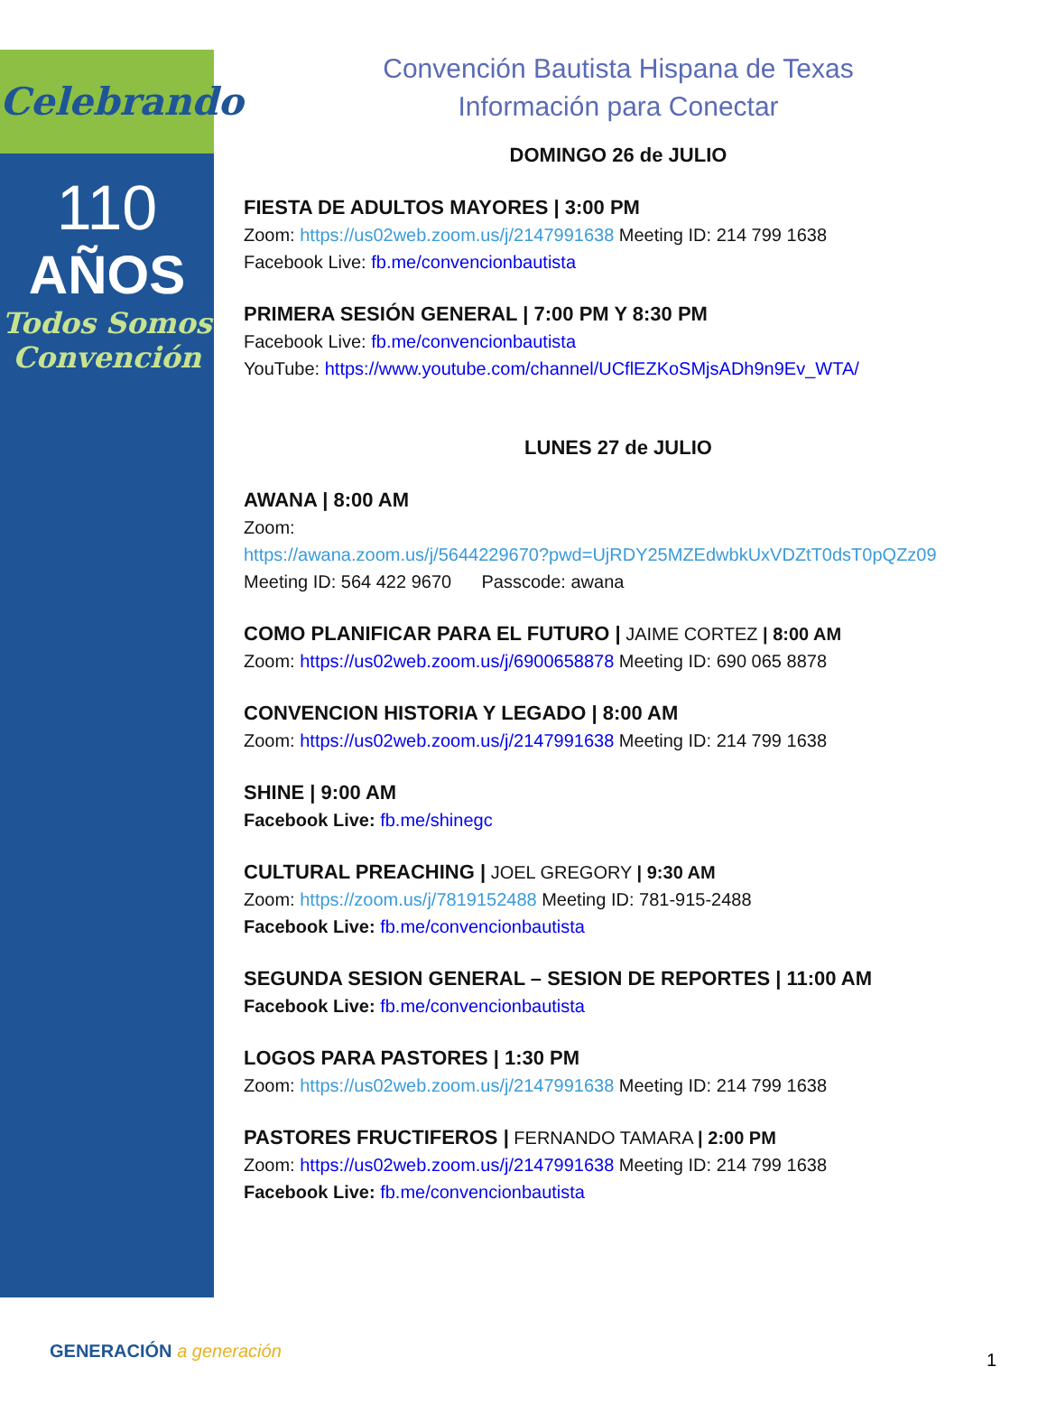Celebrando
110
AÑOS
Todos Somos Convención
Convención Bautista Hispana de Texas
Información para Conectar
DOMINGO 26 de JULIO
FIESTA DE ADULTOS MAYORES | 3:00 PM
Zoom: https://us02web.zoom.us/j/2147991638 Meeting ID: 214 799 1638
Facebook Live: fb.me/convencionbautista
PRIMERA SESIÓN GENERAL | 7:00 PM Y 8:30 PM
Facebook Live: fb.me/convencionbautista
YouTube: https://www.youtube.com/channel/UCflEZKoSMjsADh9n9Ev_WTA/
LUNES 27 de JULIO
AWANA | 8:00 AM
Zoom:
https://awana.zoom.us/j/5644229670?pwd=UjRDY25MZEdwbkUxVDZtT0dsT0pQZz09
Meeting ID: 564 422 9670 Passcode: awana
COMO PLANIFICAR PARA EL FUTURO | JAIME CORTEZ | 8:00 AM
Zoom: https://us02web.zoom.us/j/6900658878 Meeting ID: 690 065 8878
CONVENCION HISTORIA Y LEGADO | 8:00 AM
Zoom: https://us02web.zoom.us/j/2147991638 Meeting ID: 214 799 1638
SHINE | 9:00 AM
Facebook Live: fb.me/shinegc
CULTURAL PREACHING | JOEL GREGORY | 9:30 AM
Zoom: https://zoom.us/j/7819152488 Meeting ID: 781-915-2488
Facebook Live: fb.me/convencionbautista
SEGUNDA SESION GENERAL – SESION DE REPORTES | 11:00 AM
Facebook Live: fb.me/convencionbautista
LOGOS PARA PASTORES | 1:30 PM
Zoom: https://us02web.zoom.us/j/2147991638 Meeting ID: 214 799 1638
PASTORES FRUCTIFEROS | FERNANDO TAMARA | 2:00 PM
Zoom: https://us02web.zoom.us/j/2147991638 Meeting ID: 214 799 1638
Facebook Live: fb.me/convencionbautista
GENERACIÓN a generación 1